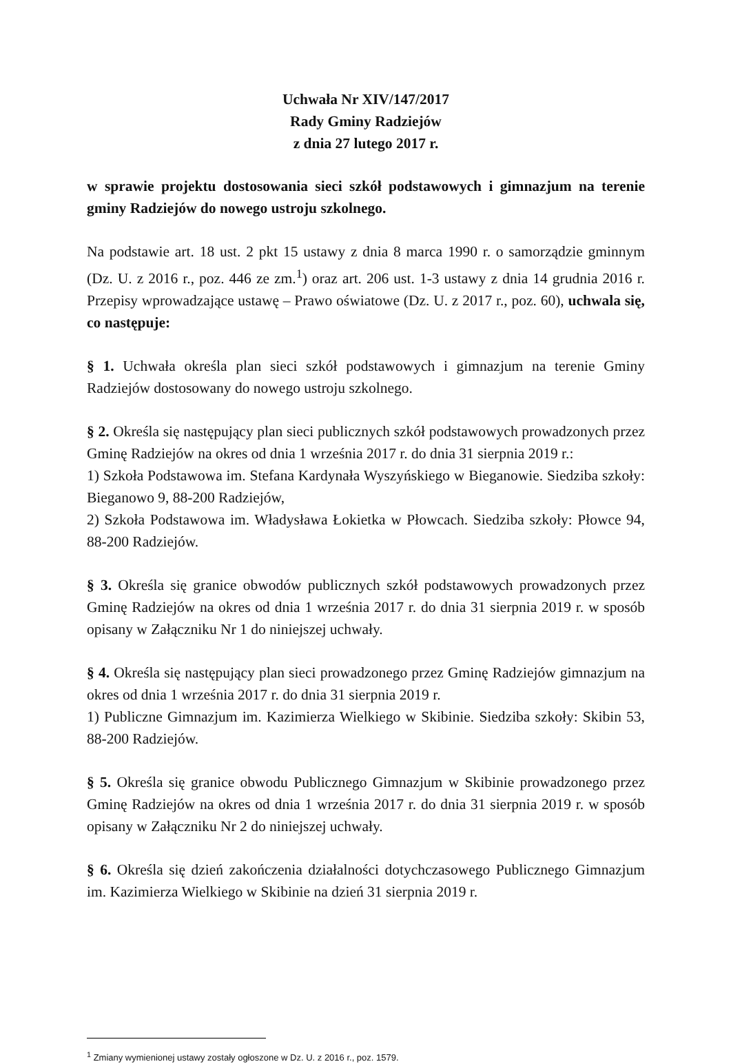Uchwała Nr XIV/147/2017
Rady Gminy Radziejów
z dnia 27 lutego 2017 r.
w sprawie projektu dostosowania sieci szkół podstawowych i gimnazjum na terenie gminy Radziejów do nowego ustroju szkolnego.
Na podstawie art. 18 ust. 2 pkt 15 ustawy z dnia 8 marca 1990 r. o samorządzie gminnym (Dz. U. z 2016 r., poz. 446 ze zm.<sup>1</sup>) oraz art. 206 ust. 1-3 ustawy z dnia 14 grudnia 2016 r. Przepisy wprowadzające ustawę – Prawo oświatowe (Dz. U. z 2017 r., poz. 60), uchwala się, co następuje:
§ 1. Uchwała określa plan sieci szkół podstawowych i gimnazjum na terenie Gminy Radziejów dostosowany do nowego ustroju szkolnego.
§ 2. Określa się następujący plan sieci publicznych szkół podstawowych prowadzonych przez Gminę Radziejów na okres od dnia 1 września 2017 r. do dnia 31 sierpnia 2019 r.:
1) Szkoła Podstawowa im. Stefana Kardynała Wyszyńskiego w Bieganowie. Siedziba szkoły: Bieganowo 9, 88-200 Radziejów,
2) Szkoła Podstawowa im. Władysława Łokietka w Płowcach. Siedziba szkoły: Płowce 94, 88-200 Radziejów.
§ 3. Określa się granice obwodów publicznych szkół podstawowych prowadzonych przez Gminę Radziejów na okres od dnia 1 września 2017 r. do dnia 31 sierpnia 2019 r. w sposób opisany w Załączniku Nr 1 do niniejszej uchwały.
§ 4. Określa się następujący plan sieci prowadzonego przez Gminę Radziejów gimnazjum na okres od dnia 1 września 2017 r. do dnia 31 sierpnia 2019 r.
1) Publiczne Gimnazjum im. Kazimierza Wielkiego w Skibinie. Siedziba szkoły: Skibin 53, 88-200 Radziejów.
§ 5. Określa się granice obwodu Publicznego Gimnazjum w Skibinie prowadzonego przez Gminę Radziejów na okres od dnia 1 września 2017 r. do dnia 31 sierpnia 2019 r. w sposób opisany w Załączniku Nr 2 do niniejszej uchwały.
§ 6. Określa się dzień zakończenia działalności dotychczasowego Publicznego Gimnazjum im. Kazimierza Wielkiego w Skibinie na dzień 31 sierpnia 2019 r.
<sup>1</sup> Zmiany wymienionej ustawy zostały ogłoszone w Dz. U. z 2016 r., poz. 1579.